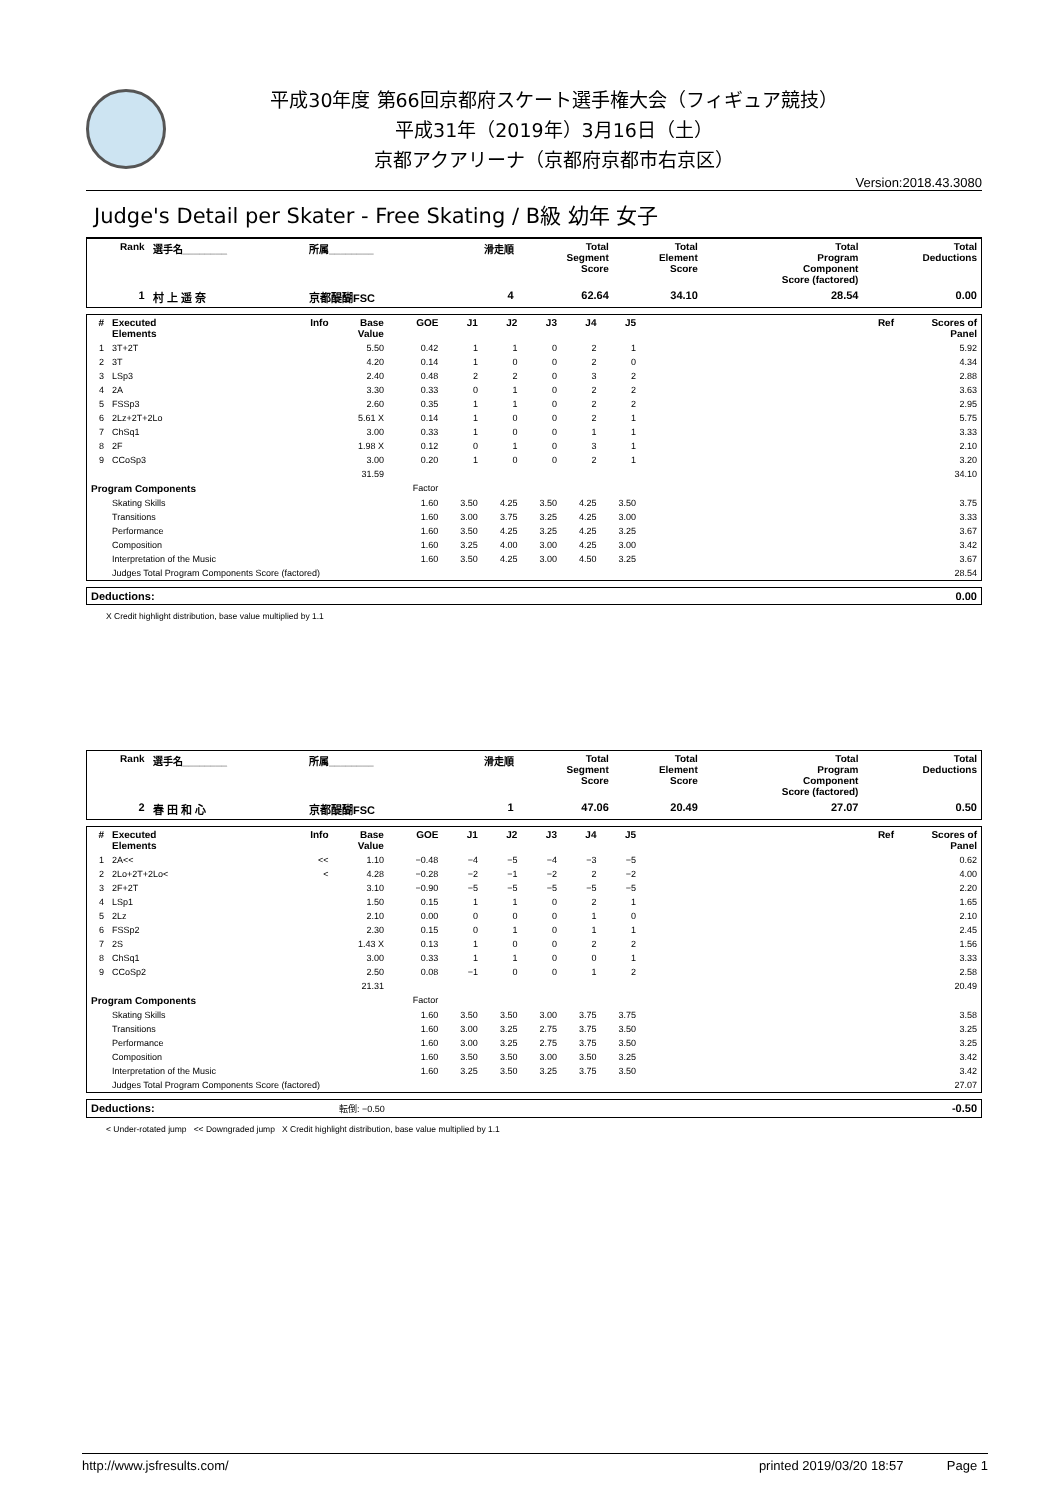平成30年度 第66回京都府スケート選手権大会（フィギュア競技）
平成31年（2019年）3月16日（土）
京都アクアリーナ（京都府京都市右京区）
Version:2018.43.3080
Judge's Detail per Skater - Free Skating / B級 幼年 女子
| Rank | 選手名________ | 所属________ | 滑走順 | Total Segment Score | Total Element Score | Total Program Component Score (factored) | Total Deductions |
| --- | --- | --- | --- | --- | --- | --- | --- |
| 1 | 村 上 遥 奈 | 京都醍醐FSC | 4 | 62.64 | 34.10 | 28.54 | 0.00 |
| # | Executed Elements | Info | Base Value | GOE | J1 | J2 | J3 | J4 | J5 | Ref | Scores of Panel |
| --- | --- | --- | --- | --- | --- | --- | --- | --- | --- | --- | --- |
| 1 | 3T+2T | | 5.50 | 0.42 | 1 | 1 | 0 | 2 | 1 | | 5.92 |
| 2 | 3T | | 4.20 | 0.14 | 1 | 0 | 0 | 2 | 0 | | 4.34 |
| 3 | LSp3 | | 2.40 | 0.48 | 2 | 2 | 0 | 3 | 2 | | 2.88 |
| 4 | 2A | | 3.30 | 0.33 | 0 | 1 | 0 | 2 | 2 | | 3.63 |
| 5 | FSSp3 | | 2.60 | 0.35 | 1 | 1 | 0 | 2 | 2 | | 2.95 |
| 6 | 2Lz+2T+2Lo | | 5.61 X | 0.14 | 1 | 0 | 0 | 2 | 1 | | 5.75 |
| 7 | ChSq1 | | 3.00 | 0.33 | 1 | 0 | 0 | 1 | 1 | | 3.33 |
| 8 | 2F | | 1.98 X | 0.12 | 0 | 1 | 0 | 3 | 1 | | 2.10 |
| 9 | CCoSp3 | | 3.00 | 0.20 | 1 | 0 | 0 | 2 | 1 | | 3.20 |
| | | | 31.59 | | | | | | | | 34.10 |
| Program Components | | | | Factor | | | | | | | |
| | Skating Skills | | | 1.60 | 3.50 | 4.25 | 3.50 | 4.25 | 3.50 | | 3.75 |
| | Transitions | | | 1.60 | 3.00 | 3.75 | 3.25 | 4.25 | 3.00 | | 3.33 |
| | Performance | | | 1.60 | 3.50 | 4.25 | 3.25 | 4.25 | 3.25 | | 3.67 |
| | Composition | | | 1.60 | 3.25 | 4.00 | 3.00 | 4.25 | 3.00 | | 3.42 |
| | Interpretation of the Music | | | 1.60 | 3.50 | 4.25 | 3.00 | 4.50 | 3.25 | | 3.67 |
| | Judges Total Program Components Score (factored) | | | | | | | | | | 28.54 |
| Deductions: | 0.00 |
X Credit highlight distribution, base value multiplied by 1.1
| Rank | 選手名________ | 所属________ | 滑走順 | Total Segment Score | Total Element Score | Total Program Component Score (factored) | Total Deductions |
| --- | --- | --- | --- | --- | --- | --- | --- |
| 2 | 春 田 和 心 | 京都醍醐FSC | 1 | 47.06 | 20.49 | 27.07 | 0.50 |
| # | Executed Elements | Info | Base Value | GOE | J1 | J2 | J3 | J4 | J5 | Ref | Scores of Panel |
| --- | --- | --- | --- | --- | --- | --- | --- | --- | --- | --- | --- |
| 1 | 2A<< | << | 1.10 | −0.48 | −4 | −5 | −4 | −3 | −5 | | 0.62 |
| 2 | 2Lo+2T+2Lo< | < | 4.28 | −0.28 | −2 | −1 | −2 | 2 | −2 | | 4.00 |
| 3 | 2F+2T | | 3.10 | −0.90 | −5 | −5 | −5 | −5 | −5 | | 2.20 |
| 4 | LSp1 | | 1.50 | 0.15 | 1 | 1 | 0 | 2 | 1 | | 1.65 |
| 5 | 2Lz | | 2.10 | 0.00 | 0 | 0 | 0 | 1 | 0 | | 2.10 |
| 6 | FSSp2 | | 2.30 | 0.15 | 0 | 1 | 0 | 1 | 1 | | 2.45 |
| 7 | 2S | | 1.43 X | 0.13 | 1 | 0 | 0 | 2 | 2 | | 1.56 |
| 8 | ChSq1 | | 3.00 | 0.33 | 1 | 1 | 0 | 0 | 1 | | 3.33 |
| 9 | CCoSp2 | | 2.50 | 0.08 | −1 | 0 | 0 | 1 | 2 | | 2.58 |
| | | | 21.31 | | | | | | | | 20.49 |
| Program Components | | | | Factor | | | | | | | |
| | Skating Skills | | | 1.60 | 3.50 | 3.50 | 3.00 | 3.75 | 3.75 | | 3.58 |
| | Transitions | | | 1.60 | 3.00 | 3.25 | 2.75 | 3.75 | 3.50 | | 3.25 |
| | Performance | | | 1.60 | 3.00 | 3.25 | 2.75 | 3.75 | 3.50 | | 3.25 |
| | Composition | | | 1.60 | 3.50 | 3.50 | 3.00 | 3.50 | 3.25 | | 3.42 |
| | Interpretation of the Music | | | 1.60 | 3.25 | 3.50 | 3.25 | 3.75 | 3.50 | | 3.42 |
| | Judges Total Program Components Score (factored) | | | | | | | | | | 27.07 |
| Deductions: | 転倒: −0.50 | -0.50 |
< Under-rotated jump << Downgraded jump X Credit highlight distribution, base value multiplied by 1.1
http://www.jsfresults.com/ printed 2019/03/20 18:57 Page 1